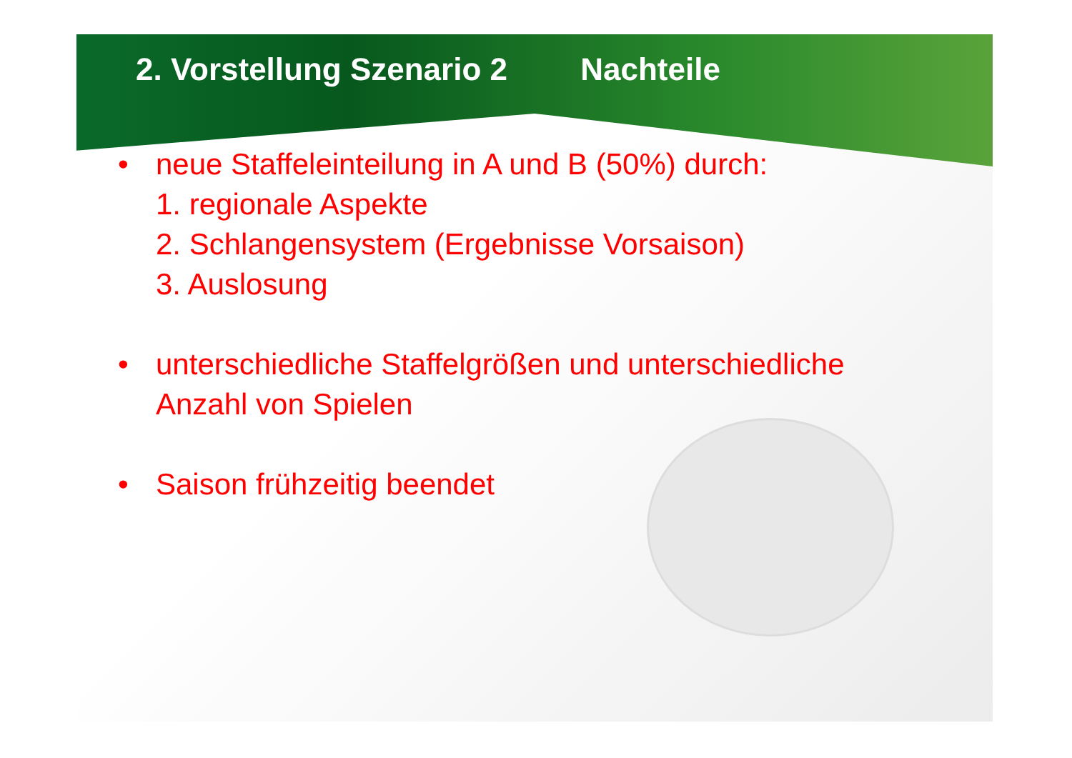2. Vorstellung Szenario 2 Nachteile
• neue Staffeleinteilung in A und B (50%) durch:
1. regionale Aspekte
2. Schlangensystem (Ergebnisse Vorsaison)
3. Auslosung
• unterschiedliche Staffelgrößen und unterschiedliche
Anzahl von Spielen
• Saison frühzeitig beendet